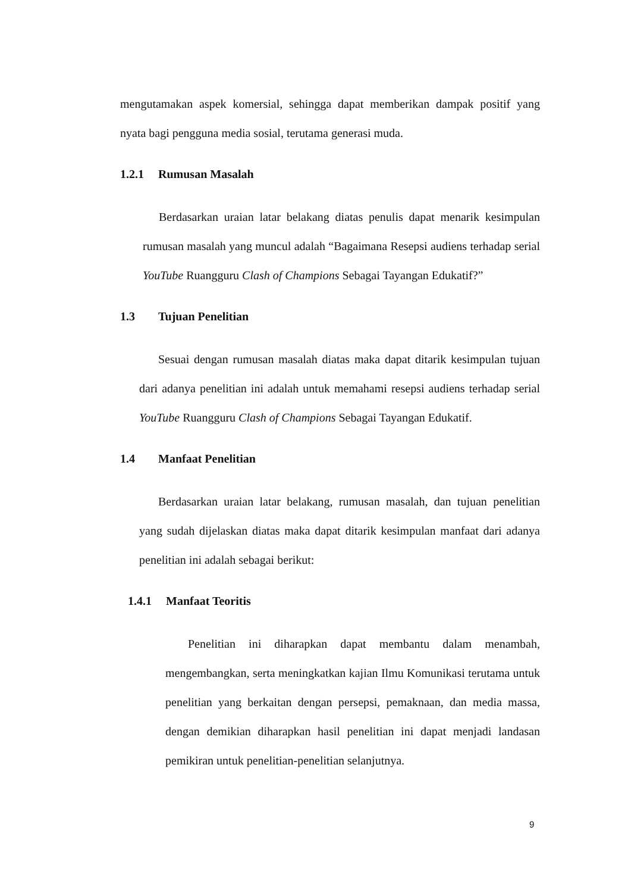mengutamakan aspek komersial, sehingga dapat memberikan dampak positif yang nyata bagi pengguna media sosial, terutama generasi muda.
1.2.1 Rumusan Masalah
Berdasarkan uraian latar belakang diatas penulis dapat menarik kesimpulan rumusan masalah yang muncul adalah “Bagaimana Resepsi audiens terhadap serial YouTube Ruangguru Clash of Champions Sebagai Tayangan Edukatif?”
1.3 Tujuan Penelitian
Sesuai dengan rumusan masalah diatas maka dapat ditarik kesimpulan tujuan dari adanya penelitian ini adalah untuk memahami resepsi audiens terhadap serial YouTube Ruangguru Clash of Champions Sebagai Tayangan Edukatif.
1.4 Manfaat Penelitian
Berdasarkan uraian latar belakang, rumusan masalah, dan tujuan penelitian yang sudah dijelaskan diatas maka dapat ditarik kesimpulan manfaat dari adanya penelitian ini adalah sebagai berikut:
1.4.1 Manfaat Teoritis
Penelitian ini diharapkan dapat membantu dalam menambah, mengembangkan, serta meningkatkan kajian Ilmu Komunikasi terutama untuk penelitian yang berkaitan dengan persepsi, pemaknaan, dan media massa, dengan demikian diharapkan hasil penelitian ini dapat menjadi landasan pemikiran untuk penelitian-penelitian selanjutnya.
9